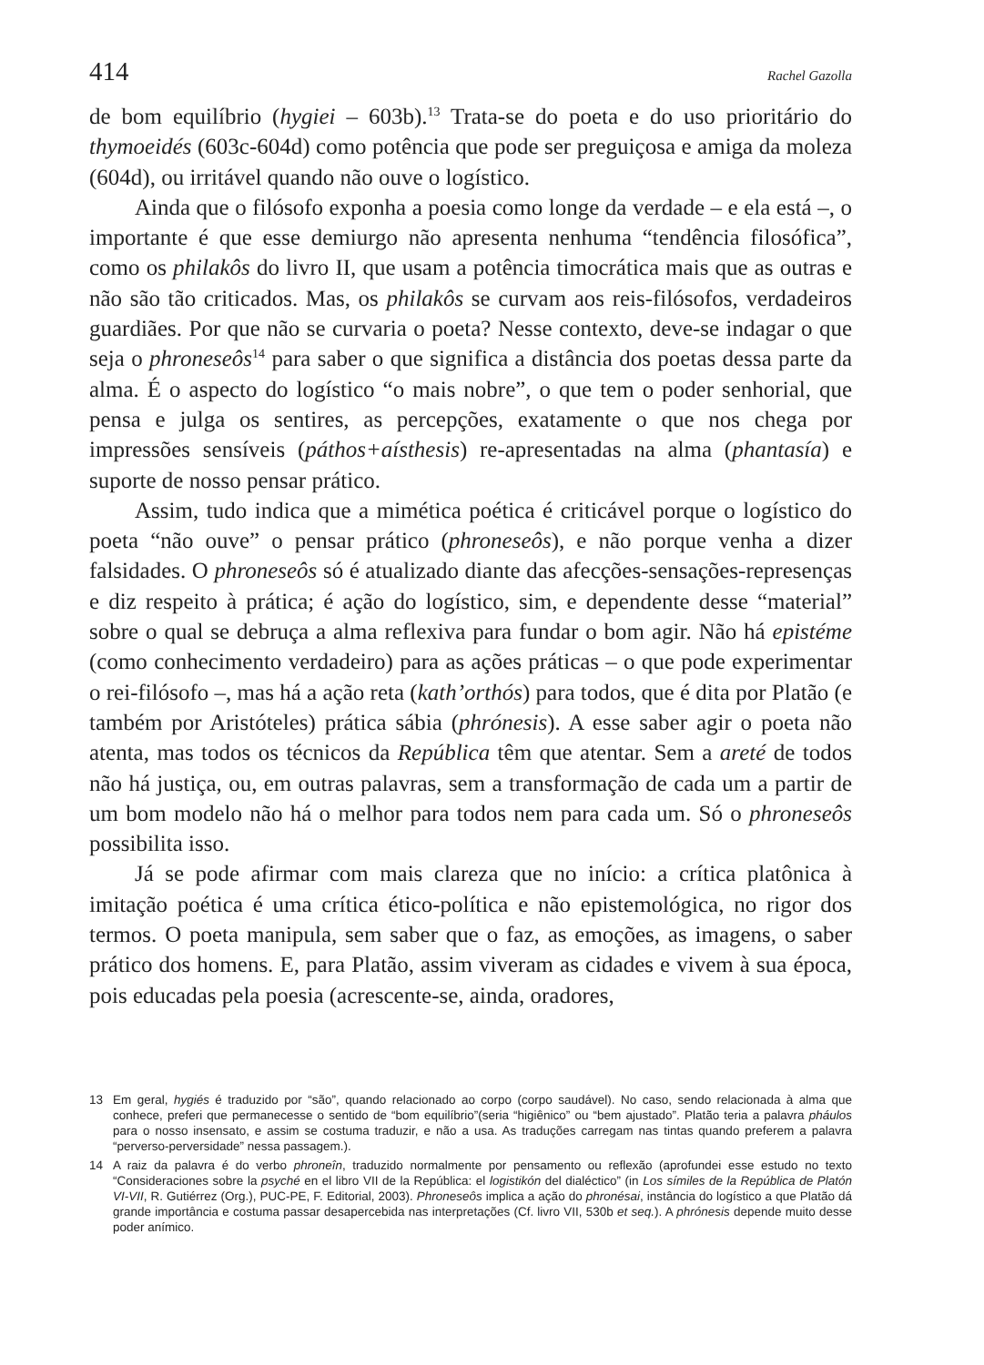414 Rachel Gazolla
de bom equilíbrio (hygiei – 603b).<sup>13</sup> Trata-se do poeta e do uso prioritário do thymoeidés (603c-604d) como potência que pode ser preguiçosa e amiga da moleza (604d), ou irritável quando não ouve o logístico.
Ainda que o filósofo exponha a poesia como longe da verdade – e ela está –, o importante é que esse demiurgo não apresenta nenhuma “tendência filosófica”, como os philakôs do livro II, que usam a potência timocrática mais que as outras e não são tão criticados. Mas, os philakôs se curvam aos reis-filósofos, verdadeiros guardiães. Por que não se curvaria o poeta? Nesse contexto, deve-se indagar o que seja o phroneseôs<sup>14</sup> para saber o que significa a distância dos poetas dessa parte da alma. É o aspecto do logístico “o mais nobre”, o que tem o poder senhorial, que pensa e julga os sentires, as percepções, exatamente o que nos chega por impressões sensíveis (páthos+aísthesis) re-apresentadas na alma (phantasía) e suporte de nosso pensar prático.
Assim, tudo indica que a mimética poética é criticável porque o logístico do poeta “não ouve” o pensar prático (phroneseôs), e não porque venha a dizer falsidades. O phroneseôs só é atualizado diante das afecções-sensações-represenças e diz respeito à prática; é ação do logístico, sim, e dependente desse “material” sobre o qual se debruça a alma reflexiva para fundar o bom agir. Não há epistéme (como conhecimento verdadeiro) para as ações práticas – o que pode experimentar o rei-filósofo –, mas há a ação reta (kath’orthós) para todos, que é dita por Platão (e também por Aristóteles) prática sábia (phrónesis). A esse saber agir o poeta não atenta, mas todos os técnicos da República têm que atentar. Sem a areté de todos não há justiça, ou, em outras palavras, sem a transformação de cada um a partir de um bom modelo não há o melhor para todos nem para cada um. Só o phroneseôs possibilita isso.
Já se pode afirmar com mais clareza que no início: a crítica platônica à imitação poética é uma crítica ético-política e não epistemológica, no rigor dos termos. O poeta manipula, sem saber que o faz, as emoções, as imagens, o saber prático dos homens. E, para Platão, assim viveram as cidades e vivem à sua época, pois educadas pela poesia (acrescente-se, ainda, oradores,
13 Em geral, hygiés é traduzido por “são”, quando relacionado ao corpo (corpo saudável). No caso, sendo relacionada à alma que conhece, preferi que permanecesse o sentido de “bom equilíbrio”(seria “higiênico” ou “bem ajustado”. Platão teria a palavra pháulos para o nosso insensato, e assim se costuma traduzir, e não a usa. As traduções carregam nas tintas quando preferem a palavra “perverso-perversidade” nessa passagem.).
14 A raiz da palavra é do verbo phroneîn, traduzido normalmente por pensamento ou reflexão (aprofundei esse estudo no texto “Consideraciones sobre la psyché en el libro VII de la República: el logistikón del dialéctico” (in Los símiles de la República de Platón VI-VII, R. Gutiérrez (Org.), PUC-PE, F. Editorial, 2003). Phroneseôs implica a ação do phronésai, instância do logístico a que Platão dá grande importância e costuma passar desapercebida nas interpretações (Cf. livro VII, 530b et seq.). A phrónesis depende muito desse poder anímico.